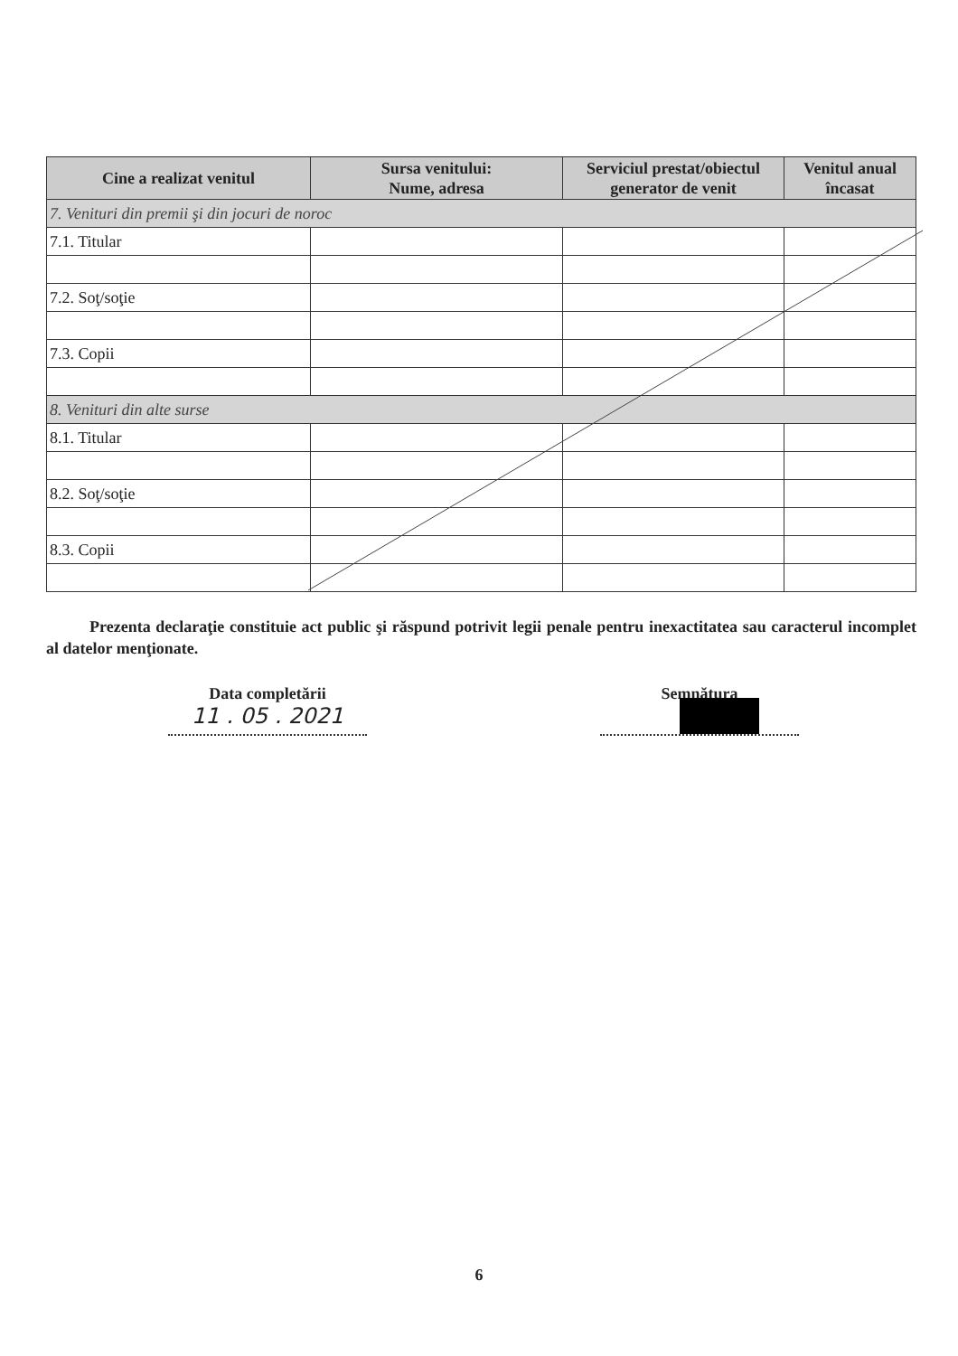| Cine a realizat venitul | Sursa venitului: Nume, adresa | Serviciul prestat/obiectul generator de venit | Venitul anual încasat |
| --- | --- | --- | --- |
| 7. Venituri din premii şi din jocuri de noroc | | | |
| 7.1. Titular | | | |
| 7.2. Soţ/soţie | | | |
| 7.3. Copii | | | |
| 8. Venituri din alte surse | | | |
| 8.1. Titular | | | |
| 8.2. Soţ/soţie | | | |
| 8.3. Copii | | | |
Prezenta declaraţie constituie act public şi răspund potrivit legii penale pentru inexactitatea sau caracterul incomplet al datelor menţionate.
Data completării
11 . 05 . 2021
Semnătura
6